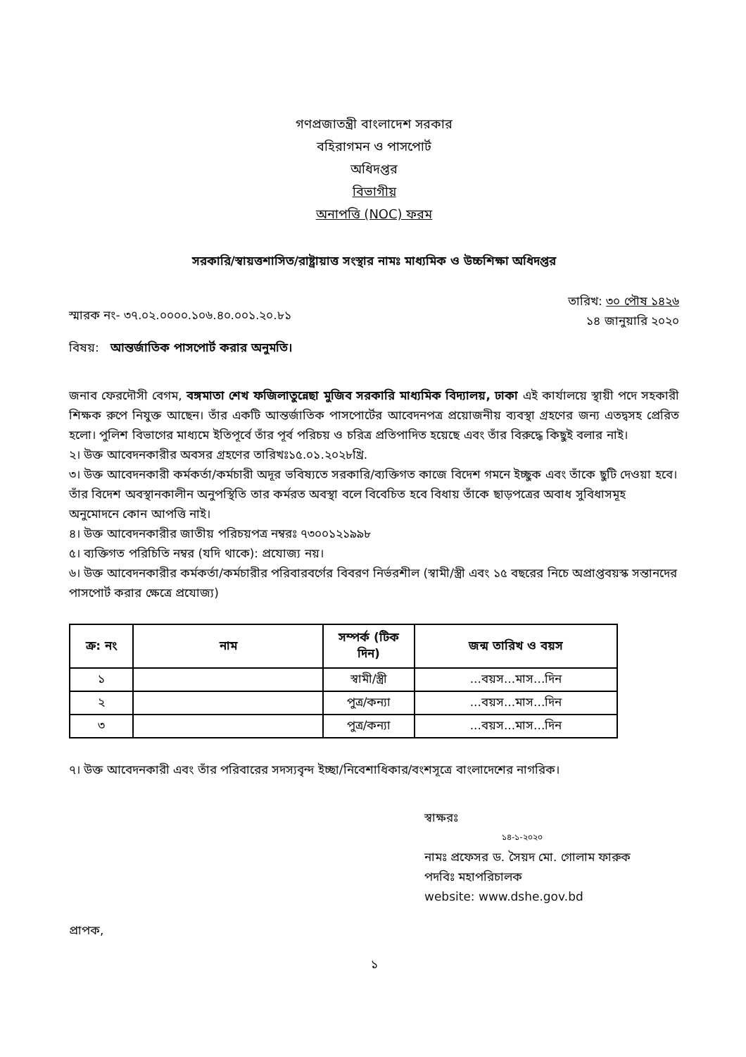গণপ্রজাতন্ত্রী বাংলাদেশ সরকার
বহিরাগমন ও পাসপোর্ট
অধিদপ্তর
বিভাগীয়
অনাপত্তি (NOC) ফরম
সরকারি/স্বায়ত্তশাসিত/রাষ্ট্রায়াত্ত সংস্থার নামঃ মাধ্যমিক ও উচ্চশিক্ষা অধিদপ্তর
স্মারক নং- ৩৭.০২.০০০০.১০৬.৪০.০০১.২০.৮১
তারিখ: ৩০ পৌষ ১৪২৬
১৪ জানুয়ারি ২০২০
বিষয়: আন্তর্জাতিক পাসপোর্ট করার অনুমতি।
জনাব ফেরদৌসী বেগম, বঙ্গমাতা শেখ ফজিলাতুন্নেছা মুজিব সরকারি মাধ্যমিক বিদ্যালয়, ঢাকা এই কার্যালয়ে স্থায়ী পদে সহকারী শিক্ষক রুপে নিযুক্ত আছেন। তাঁর একটি আন্তর্জাতিক পাসপোর্টের আবেদনপত্র প্রয়োজনীয় ব্যবস্থা গ্রহণের জন্য এতদ্বসহ প্রেরিত হলো। পুলিশ বিভাগের মাধ্যমে ইতিপূর্বে তাঁর পূর্ব পরিচয় ও চরিত্র প্রতিপাদিত হয়েছে এবং তাঁর বিরুদ্ধে কিছুই বলার নাই।
২। উক্ত আবেদনকারীর অবসর গ্রহণের তারিখঃ১৫.০১.২০২৮খ্রি.
৩। উক্ত আবেদনকারী কর্মকর্তা/কর্মচারী অদূর ভবিষ্যতে সরকারি/ব্যক্তিগত কাজে বিদেশ গমনে ইচ্ছুক এবং তাঁকে ছুটি দেওয়া হবে। তাঁর বিদেশ অবস্থানকালীন অনুপস্থিতি তার কর্মরত অবস্থা বলে বিবেচিত হবে বিধায় তাঁকে ছাড়পত্রের অবাধ সুবিধাসমূহ অনুমোদনে কোন আপত্তি নাই।
৪। উক্ত আবেদনকারীর জাতীয় পরিচয়পত্র নম্বরঃ ৭৩০০১২১৯৯৮
৫। ব্যক্তিগত পরিচিতি নম্বর (যদি থাকে): প্রযোজ্য নয়।
৬। উক্ত আবেদনকারীর কর্মকর্তা/কর্মচারীর পরিবারবর্গের বিবরণ নির্ভরশীল (স্বামী/স্ত্রী এবং ১৫ বছরের নিচে অপ্রাপ্তবয়স্ক সন্তানদের পাসপোর্ট করার ক্ষেত্রে প্রযোজ্য)
| ক্র: নং | নাম | সম্পর্ক (টিক দিন) | জন্ম তারিখ ও বয়স |
| --- | --- | --- | --- |
| ১ | | স্বামী/স্ত্রী | ...বয়স...মাস...দিন |
| ২ | | পুত্র/কন্যা | ...বয়স...মাস...দিন |
| ৩ | | পুত্র/কন্যা | ...বয়স...মাস...দিন |
৭। উক্ত আবেদনকারী এবং তাঁর পরিবারের সদস্যবৃন্দ ইচ্ছা/নিবেশাধিকার/বংশসূত্রে বাংলাদেশের নাগরিক।
স্বাক্ষরঃ
১৪-১-২০২০
নামঃ প্রফেসর ড. সৈয়দ মো. গোলাম ফারুক
পদবিঃ মহাপরিচালক
website: www.dshe.gov.bd
প্রাপক,
১